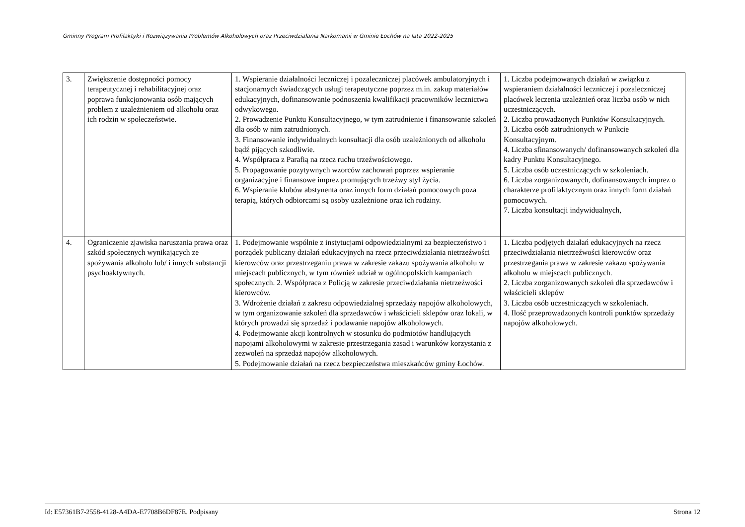Gminny Program Profilaktyki i Rozwiązywania Problemów Alkoholowych oraz Przeciwdziałania Narkomanii w Gminie Łochów na lata 2022-2025
| 3. | Zwiększenie dostępności pomocy terapeutycznej i rehabilitacyjnej oraz poprawa funkcjonowania osób mających problem z uzależnieniem od alkoholu oraz ich rodzin w społeczeństwie. | 1. Wspieranie działalności leczniczej i pozaleczniczej placówek ambulatoryjnych i stacjonarnych świadczących usługi terapeutyczne poprzez m.in. zakup materiałów edukacyjnych, dofinansowanie podnoszenia kwalifikacji pracowników lecznictwa odwykowego. 2. Prowadzenie Punktu Konsultacyjnego, w tym zatrudnienie i finansowanie szkoleń dla osób w nim zatrudnionych. 3. Finansowanie indywidualnych konsultacji dla osób uzależnionych od alkoholu bądź pijących szkodliwie. 4. Współpraca z Parafią na rzecz ruchu trzeźwościowego. 5. Propagowanie pozytywnych wzorców zachowań poprzez wspieranie organizacyjne i finansowe imprez promujących trzeźwy styl życia. 6. Wspieranie klubów abstynenta oraz innych form działań pomocowych poza terapią, których odbiorcami są osoby uzależnione oraz ich rodziny. | 1. Liczba podejmowanych działań w związku z wspieraniem działalności leczniczej i pozaleczniczej placówek leczenia uzależnień oraz liczba osób w nich uczestniczących. 2. Liczba prowadzonych Punktów Konsultacyjnych. 3. Liczba osób zatrudnionych w Punkcie Konsultacyjnym. 4. Liczba sfinansowanych/ dofinansowanych szkoleń dla kadry Punktu Konsultacyjnego. 5. Liczba osób uczestniczących w szkoleniach. 6. Liczba zorganizowanych, dofinansowanych imprez o charakterze profilaktycznym oraz innych form działań pomocowych. 7. Liczba konsultacji indywidualnych, |
| 4. | Ograniczenie zjawiska naruszania prawa oraz szkód społecznych wynikających ze spożywania alkoholu lub/ i innych substancji psychoaktywnych. | 1. Podejmowanie wspólnie z instytucjami odpowiedzialnymi za bezpieczeństwo i porządek publiczny działań edukacyjnych na rzecz przeciwdziałania nietrzeźwości kierowców oraz przestrzeganiu prawa w zakresie zakazu spożywania alkoholu w miejscach publicznych, w tym również udział w ogólnopolskich kampaniach społecznych. 2. Współpraca z Policją w zakresie przeciwdziałania nietrzeźwości kierowców. 3. Wdrożenie działań z zakresu odpowiedzialnej sprzedaży napojów alkoholowych, w tym organizowanie szkoleń dla sprzedawców i właścicieli sklepów oraz lokali, w których prowadzi się sprzedaż i podawanie napojów alkoholowych. 4. Podejmowanie akcji kontrolnych w stosunku do podmiotów handlujących napojami alkoholowymi w zakresie przestrzegania zasad i warunków korzystania z zezwoleń na sprzedaż napojów alkoholowych. 5. Podejmowanie działań na rzecz bezpieczeństwa mieszkańców gminy Łochów. | 1. Liczba podjętych działań edukacyjnych na rzecz przeciwdziałania nietrzeźwości kierowców oraz przestrzegania prawa w zakresie zakazu spożywania alkoholu w miejscach publicznych. 2. Liczba zorganizowanych szkoleń dla sprzedawców i właścicieli sklepów 3. Liczba osób uczestniczących w szkoleniach. 4. Ilość przeprowadzonych kontroli punktów sprzedaży napojów alkoholowych. |
Id: E57361B7-2558-4128-A4DA-E7708B6DF87E. Podpisany Strona 12